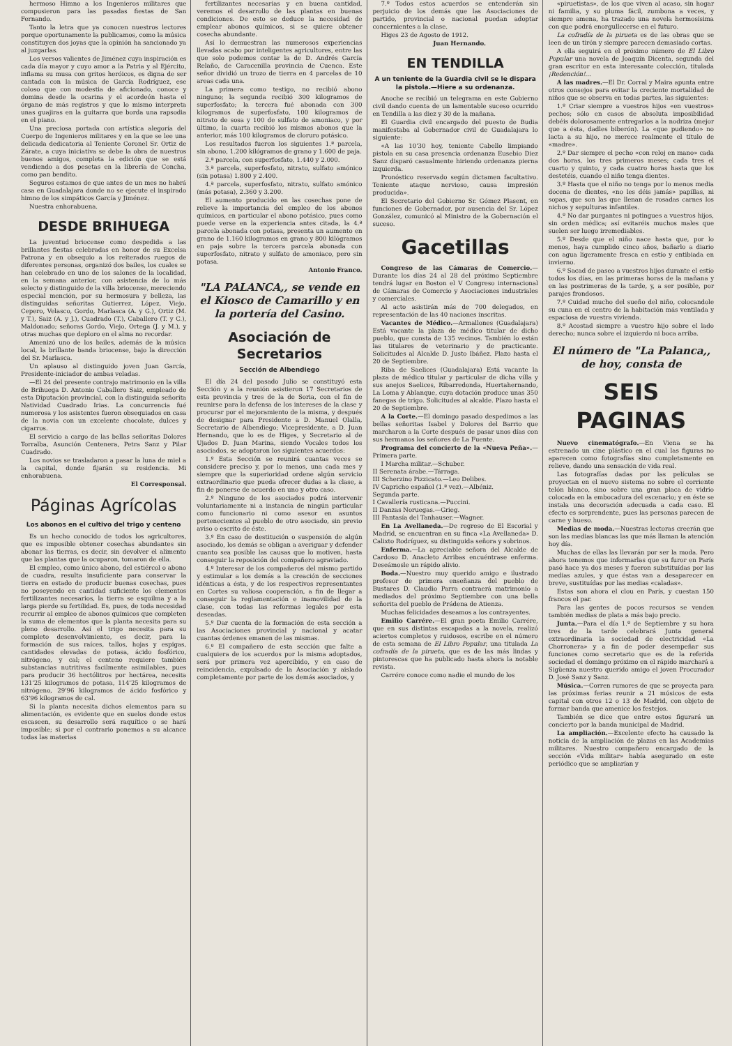hermoso Himno a los Ingenieros militares que compusieron para las pasadas fiestas de San Fernando.
Tanto la letra que ya conocen nuestros lectores porque oportunamente la publicamos, como la música constituyen dos joyas que la opinión ha sancionado ya al juzgarlas.
Los versos valientes de Jiménez cuya inspiración es cada día mayor y cuyo amor a la Patria y al Ejército, inflama su musa con gritos heróicos, es digna de ser cantada con la música de García Rodríguez, ese coloso que con modestia de aficionado, conoce y domina desde la ocarina y el acordeón hasta el órgano de más registros y que lo mismo interpreta unas guajiras en la guitarra que borda una rapsodia en el piano.
Una preciosa portada con artística alegoría del Cuerpo de Ingenieros militares y en la que se lee una delicada dedicatoria al Teniente Coronel Sr. Ortiz de Zárate, a cuya iniciativa se debe la obra de nuestros buenos amigos, completa la edición que se está vendiendo a dos pesetas en la librería de Concha, como pan bendito.
Seguros estamos de que antes de un mes no habrá casa en Guadalajara donde no se ejecute el inspirado himno de los simpáticos García y Jiménez.
Nuestra enhorabuena.
DESDE BRIHUEGA
La juventud briocense como despedida a las brillantes fiestas celebradas en honor de su Excelsa Patrona y en obsequio a los reiterados ruegos de diferentes personas, organizó dos bailes, los cuales se han celebrado en uno de los salones de la localidad, en la semana anterior, con asistencia de lo más selecto y distinguido de la villa briocense, mereciendo especial mención, por su hermosura y belleza, las distinguidas señoritas Gutierrez, López, Viejo, Cepero, Velasco, Gordo, Marlasca (A. y G.), Ortiz (M. y T.), Saiz (A. y J.), Cuadrado (T.), Caballero (T. y C.), Maldonado; señoras Gordo, Viejo, Ortega (J. y M.), y otras muchas que deploro en el alma no recordar.
Amenizó uno de los bailes, además de la música local, la brillante banda briocense, bajo la dirección del Sr. Marlasca.
Un aplauso al distinguido joven Juan García, Presidente-iniciador de ambas veladas.
—El 24 del presente contrajo matrimonio en la villa de Brihuega D. Antonio Caballero Saiz, empleado de esta Diputación provincial, con la distinguida señorita Natividad Cuadrado Irias. La concurrencia fué numerosa y los asistentes fueron obsequiados en casa de la novia con un excelente chocolate, dulces y cigarros.
El servicio a cargo de las bellas señoritas Dolores Torralba, Asunción Centenera, Petra Sanz y Pilar Cuadrado.
Los novios se trasladaron a pasar la luna de miel a la capital, donde fijarán su residencia. Mi enhorabuena.
El Corresponsal.
Páginas Agrícolas
Los abonos en el cultivo del trigo y centeno
Es un hecho conocido de todos los agricultores, que es imposible obtener cosechas abundantes sin abonar las tierras, es decir, sin devolver el alimento que las plantas que la ocuparon, tomaron de ella.
El empleo, como único abono, del estiércol o abono de cuadra, resulta insuficiente para conservar la tierra en estado de producir buenas cosechas, pues no poseyendo en cantidad suficiente los elementos fertilizantes necesarios, la tierra se esquilma y a la larga pierde su fertilidad. Es, pues, de toda necesidad recurrir al empleo de abonos químicos que completen la suma de elementos que la planta necesita para su pleno desarrollo. Así el trigo necesita para su completo desenvolvimiento, es decir, para la formación de sus raíces, tallos, hojas y espigas, cantidades elevadas de potasa, ácido fosfórico, nitrógeno, y cal; el centeno requiere también substancias nutritivas facilmente asimilables, pues para producir 36 hectólitros por hectárea, necesita 131'25 kilogramos de potasa, 114'25 kilogramos de nitrógeno, 29'96 kilogramos de ácido fosfórico y 63'96 kilogramos de cal.
Si la planta necesita dichos elementos para su alimentación, es evidente que en suelos donde estos escaseen, su desarrollo será raquítico o se hará imposible; si por el contrario ponemos a su alcance todas las materias
fertilizantes necesarias y en buena cantidad, veremos el desarrollo de las plantas en buenas condiciones. De esto se deduce la necesidad de emplear abonos químicos, si se quiere obtener cosecha abundante.
Así lo demuestran las numerosos experiencias llevadas acabo por inteligentes agricultores, entre las que solo podemos contar la de D. Andrés García Relaño, de Caracenilla provincia de Cuenca. Este señor dividió un trozo de tierra en 4 parcelas de 10 areas cada una.
La primera como testigo, no recibió abono ninguno; la segunda recibió 300 kilogramos de superfosfato; la tercera fué abonada con 300 kilogramos de superfosfato, 100 kilogramos de nitrato de sosa y 100 de sulfato de amoniaco, y por último, la cuarta recibió los mismos abonos que la anterior, más 100 kilogramos de cloruro potásico.
Los resultados fueron los siguientes 1.ª parcela, sin abono, 1.200 kilógramos de grano y 1.600 de paja.
2.ª parcela, con superfosfato, 1.440 y 2.000.
3.ª parcela, superfosfato, nitrato, sulfato amónico (sin potasa) 1.800 y 2.400.
4.ª parcela, superfosfato, nitrato, sulfato amónico (más potasa), 2.360 y 3.200.
El aumento producido en las cosechas pone de relieve la importancia del empleo de los abonos químicos, en particular el abono potásico, pues como puede verse en la experiencia antes citada, la 4.ª parcela abonada con potasa, presenta un aumento en grano de 1.160 kilogramos en grano y 800 kilógramos en paja sobre la tercera parcela abonada con superfosfato, nitrato y sulfato de amoniaco, pero sin potasa.
Antonio Franco.
"LA PALANCA,, se vende en el Kiosco de Camarillo y en la portería del Casino.
Asociación de Secretarios
Sección de Albendiego
El día 24 del pasado Julio se constituyó esta Sección y a la reunión asistieron 17 Secretarios de esta provincia y tres de la de Soria, con el fin de reunirse para la defensa de los intereses de la clase y procurar por el mejoramiento de la misma, y después de designar para Presidente a D. Manuel Olalla, Secretario de Albendiego; Vicepresidente, a D. Juan Hernando, que lo es de Higes, y Secretario al de Ujados D. Juan Marina, siendo Vocales todos los asociados, se adoptaron los siguientes acuerdos:
1.º Esta Sección se reunirá cuantas veces se considere preciso y, por lo menos, una cada mes y siempre que la superioridad ordene algún servicio extraordinario que pueda ofrecer dudas a la clase, a fin de ponerse de acuerdo en uno y otro caso.
2.º Ninguno de los asociados podrá intervenir voluntariamente ni a instancia de ningún particular como funcionario ni como asesor en asuntos pertenecientes al pueblo de otro asociado, sin previo aviso o escrito de éste.
3.º En caso de destitución o suspensión de algún asociado, los demás se obligan a averiguar y defender cuanto sea posible las causas que lo motiven, hasta conseguir la reposición del compañero agraviado.
4.º Interesar de los compañeros del mismo partido y estimular a los demás a la creación de secciones idénticas a ésta, y de los respectivos representantes en Cortes su valiosa cooperación, a fin de llegar a conseguir la reglamentación e inamovilidad de la clase, con todas las reformas legales por esta deseadas.
5.º Dar cuenta de la formación de esta sección a las Asociaciones provincial y nacional y acatar cuantas órdenes emanen de las mismas.
6.º El compañero de esta sección que falte a cualquiera de los acuerdos por la misma adoptados, será por primera vez apercibido, y en caso de reincidencia, expulsado de la Asociación y aislado completamente por parte de los demás asociados, y
7.º Todos estos acuerdos se entenderán sin perjuicio de los demás que las Asociaciones de partido, provincial o nacional puedan adoptar concernientes a la clase.
Higes 23 de Agosto de 1912.
Juan Hernando.
EN TENDILLA
A un teniente de la Guardia civil se le dispara la pistola.—Hiere a su ordenanza.
Anoche se recibió un telegrama en este Gobierno civil dando cuenta de un lamentable suceso ocurrido en Tendilla a las diez y 30 de la mañana.
El Guardia civil encargado del puesto de Budia manifestaba al Gobernador civil de Guadalajara lo siguiente:
«A las 10'30 hoy, teniente Cabello limpiando pistola en su casa presencia ordenanza Eusebio Diez Sanz disparó casualmente hiriendo ordenanza pierna izquierda.
Pronóstico reservado según dictamen facultativo. Teniente ataque nervioso, causa impresión producida».
El Secretario del Gobierno Sr. Gómez Plasent, en funciones de Gobernador, por ausencia del Sr. López González, comunicó al Ministro de la Gobernación el suceso.
Gacetillas
Congreso de las Cámaras de Comercio.—Durante los días 24 al 28 del próximo Septiembre tendrá lugar en Boston el V Congreso internacional de Cámaras de Comercio y Asociaciones industriales y comerciales.
Al acto asistirán más de 700 delegados, en representación de las 40 naciones inscritas.
Vacantes de Médico.—Armallones (Guadalajara) Está vacante la plaza de médico titular de dicho pueblo, que consta de 135 vecinos. También lo están las titulares de veterinario y de practicante. Solicitudes al Alcalde D. Justo Ibáñez. Plazo hasta el 20 de Septiembre.
Riba de Saelices (Guadalajara) Está vacante la plaza de médico titular y particular de dicha villa y sus anejos Saelices, Ribarredonda, Huertahernando, La Loma y Ablanque, cuya dotación produce unas 350 fanegas de trigo. Solicitudes al alcalde. Plazo hasta el 20 de Septiembre.
A la Corte.—El domingo pasado despedimos a las bellas señoritas Isabel y Dolores del Barrio que marcharon a la Corte después de pasar unos días con sus hermanos los señores de La Fuente.
Programa del concierto de la «Nueva Peña».—Primera parte.
I Marcha militar.—Schuber.
II Serenata árabe.—Tárraga.
III Scherzino Pizzicato.—Leo Delibes.
IV Capricho español (1.ª vez).—Albéniz.
Segunda parte.
I Cavallería rusticana.—Puccini.
II Danzas Noruegas.—Grieg.
III Fantasía del Tanhauser.—Wagner.
En La Avellaneda.—De regreso de El Escorial y Madrid, se encuentran en su finca «La Avellaneda» D. Calixto Rodríguez, su distinguida señora y sobrinos.
Enferma.—La apreciable señora del Alcalde de Cardoso D. Anacleto Arribas encuéntrase enferma. Deseámosle un rápido alivio.
Boda.—Nuestro muy querido amigo e ilustrado profesor de primera enseñanza del pueblo de Bustares D. Claudio Parra contraerá matrimonio a mediados del próximo Septiembre con una bella señorita del pueblo de Prádena de Atienza.
Muchas felicidades deseamos a los contrayentes.
Emilio Carrére.—El gran poeta Emilio Carrére, que en sus distintas escapadas a la novela, realizó aciertos completos y ruidosos, escribe en el número de esta semana de El Libro Popular, una titulada La cofradía de la pirueta, que es de las más lindas y pintorescas que ha publicado hasta ahora la notable revista.
Carrére conoce como nadie el mundo de los
«piruetistas», de los que viven al acaso, sin hogar ni familia, y su pluma fácil, zumbona a veces, y siempre amena, ha trazado una novela hermosísima con que podrá enorgullecerse en el futuro.
La cofradía de la pirueta es de las obras que se leen de un tirón y siempre parecen demasiado cortas.
A ella seguirá en el próximo número de El Libro Popular una novela de Joaquín Dicenta, segunda del gran escritor en esta interesante colección, titulada ¡Redención!...
A las madres.—El Dr. Corral y Maira apunta entre otros consejos para evitar la creciente mortalidad de niños que se observa en todas partes, las siguientes:
1.º Criar siempre a vuestros hijos «en vuestros» pechos; sólo en casos de absoluta imposibilidad debéis dolorosamente entregarlos a la nodriza (mejor que a ésta, dadles biberón). La «que pudiendo» no lacta a su hijo, no merece realmente el título de «madre».
2.º Dar siempre el pecho «con reloj en mano» cada dos horas, los tres primeros meses; cada tres el cuarto y quinto, y cada cuatro horas hasta que los destetéis, cuando el niño tenga dientes.
3.º Hasta que el niño no tenga por lo menos media docena de dientes, «no les déis jamás» papillas, ni sopas, que son las que llenan de rosadas carnes los nichos y sepulturas infantiles.
4.º No dar purgantes ni potingues a vuestros hijos, sin orden médica; así evitaréis muchos males que suelen ser luego irremediables.
5.º Desde que el niño nace hasta que, por lo menos, haya cumplido cinco años, bañarlo a diario con agua ligeramente fresca en estío y entibiada en invierno.
6.º Sacad de paseo a vuestros hijos durante el estío todos los días, en las primeras horas de la mañana y en las postrimeras de la tarde, y, a ser posible, por parajes frondosos.
7.º Cuidad mucho del sueño del niño, colocandole su cuna en el centro de la habitación más ventilada y espaciosa de vuestra vivienda.
8.º Acostad siempre a vuestro hijo sobre el lado derecho; nunca sobre el izquierdo ni boca arriba.
El número de "La Palanca,, de hoy, consta de
SEIS PAGINAS
Nuevo cinematógrafo.—En Viena se ha estrenado un cine plástico en el cual las figuras no aparecen como fotografías sino completamente en relieve, dando una sensación de vida real.
Las fotografías dadas por las películas se proyectan en el nuevo sistema no sobre el corriente telón blanco, sino sobre una gran placa de vidrio colocada en la embocadura del escenario; y en éste se instala una decoración adecuada a cada caso. El efecto es sorprendente, pues las personas parecen de carne y hueso.
Medias de moda.—Nuestras lectoras creerán que son las medias blancas las que más llaman la atención hoy día.
Muchas de ellas las llevarán por ser la moda. Pero ahora tenemos que informarlas que su furor en París pasó hace ya dos meses y fueron substituídas por las medias azules, y que éstas van a desaparecer en breve, sustituídas por las medias «caladas».
Estas son ahora el clou en París, y cuestan 150 francos el par.
Para las gentes de pocos recursos se venden también medias de plata a más bajo precio.
Junta.—Para el día 1.º de Septiembre y su hora tres de la tarde celebrará Junta general extraordinaria la sociedad de electricidad «La Chorronera» y a fin de poder desempeñar sus funciones como secretario que es de la referida sociedad el domingo próximo en el rápido marchará a Sigüenza nuestro querido amigo el joven Procurador D. José Sanz y Sanz.
Música.—Corren rumores de que se proyecta para las próximas ferias reunir a 21 músicos de esta capital con otros 12 o 13 de Madrid, con objeto de formar banda que amenice los festejos.
También se dice que entre estos figurará un concierto por la banda municipal de Madrid.
La ampliación.—Excelente efecto ha causado la noticia de la ampliación de plazas en las Academias militares. Nuestro compañero encargado de la sección «Vida militar» había asegurado en este periódico que se ampliarían y